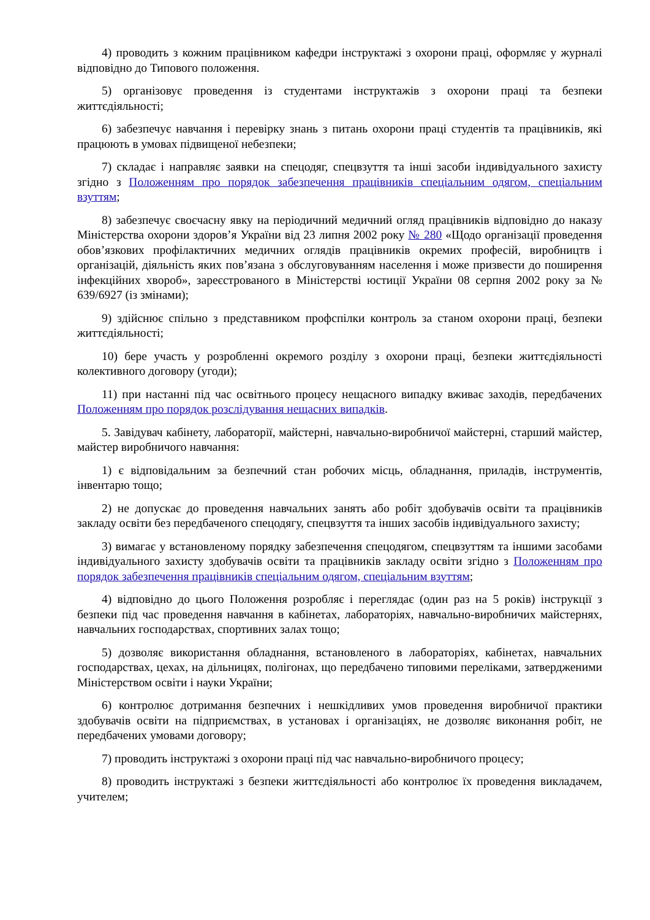4) проводить з кожним працівником кафедри інструктажі з охорони праці, оформляє у журналі відповідно до Типового положення.
5) організовує проведення із студентами інструктажів з охорони праці та безпеки життєдіяльності;
6) забезпечує навчання і перевірку знань з питань охорони праці студентів та працівників, які працюють в умовах підвищеної небезпеки;
7) складає і направляє заявки на спецодяг, спецвзуття та інші засоби індивідуального захисту згідно з Положенням про порядок забезпечення працівників спеціальним одягом, спеціальним взуттям;
8) забезпечує своєчасну явку на періодичний медичний огляд працівників відповідно до наказу Міністерства охорони здоров’я України від 23 липня 2002 року № 280 «Щодо організації проведення обов’язкових профілактичних медичних оглядів працівників окремих професій, виробництв і організацій, діяльність яких пов’язана з обслуговуванням населення і може призвести до поширення інфекційних хвороб», зареєстрованого в Міністерстві юстиції України 08 серпня 2002 року за № 639/6927 (із змінами);
9) здійснює спільно з представником профспілки контроль за станом охорони праці, безпеки життєдіяльності;
10) бере участь у розробленні окремого розділу з охорони праці, безпеки життєдіяльності колективного договору (угоди);
11) при настанні під час освітнього процесу нещасного випадку вживає заходів, передбачених Положенням про порядок розслідування нещасних випадків.
5. Завідувач кабінету, лабораторії, майстерні, навчально-виробничої майстерні, старший майстер, майстер виробничого навчання:
1) є відповідальним за безпечний стан робочих місць, обладнання, приладів, інструментів, інвентарю тощо;
2) не допускає до проведення навчальних занять або робіт здобувачів освіти та працівників закладу освіти без передбаченого спецодягу, спецвзуття та інших засобів індивідуального захисту;
3) вимагає у встановленому порядку забезпечення спецодягом, спецвзуттям та іншими засобами індивідуального захисту здобувачів освіти та працівників закладу освіти згідно з Положенням про порядок забезпечення працівників спеціальним одягом, спеціальним взуттям;
4) відповідно до цього Положення розробляє і переглядає (один раз на 5 років) інструкції з безпеки під час проведення навчання в кабінетах, лабораторіях, навчально-виробничих майстернях, навчальних господарствах, спортивних залах тощо;
5) дозволяє використання обладнання, встановленого в лабораторіях, кабінетах, навчальних господарствах, цехах, на дільницях, полігонах, що передбачено типовими переліками, затвердженими Міністерством освіти і науки України;
6) контролює дотримання безпечних і нешкідливих умов проведення виробничої практики здобувачів освіти на підприємствах, в установах і організаціях, не дозволяє виконання робіт, не передбачених умовами договору;
7) проводить інструктажі з охорони праці під час навчально-виробничого процесу;
8) проводить інструктажі з безпеки життєдіяльності або контролює їх проведення викладачем, учителем;